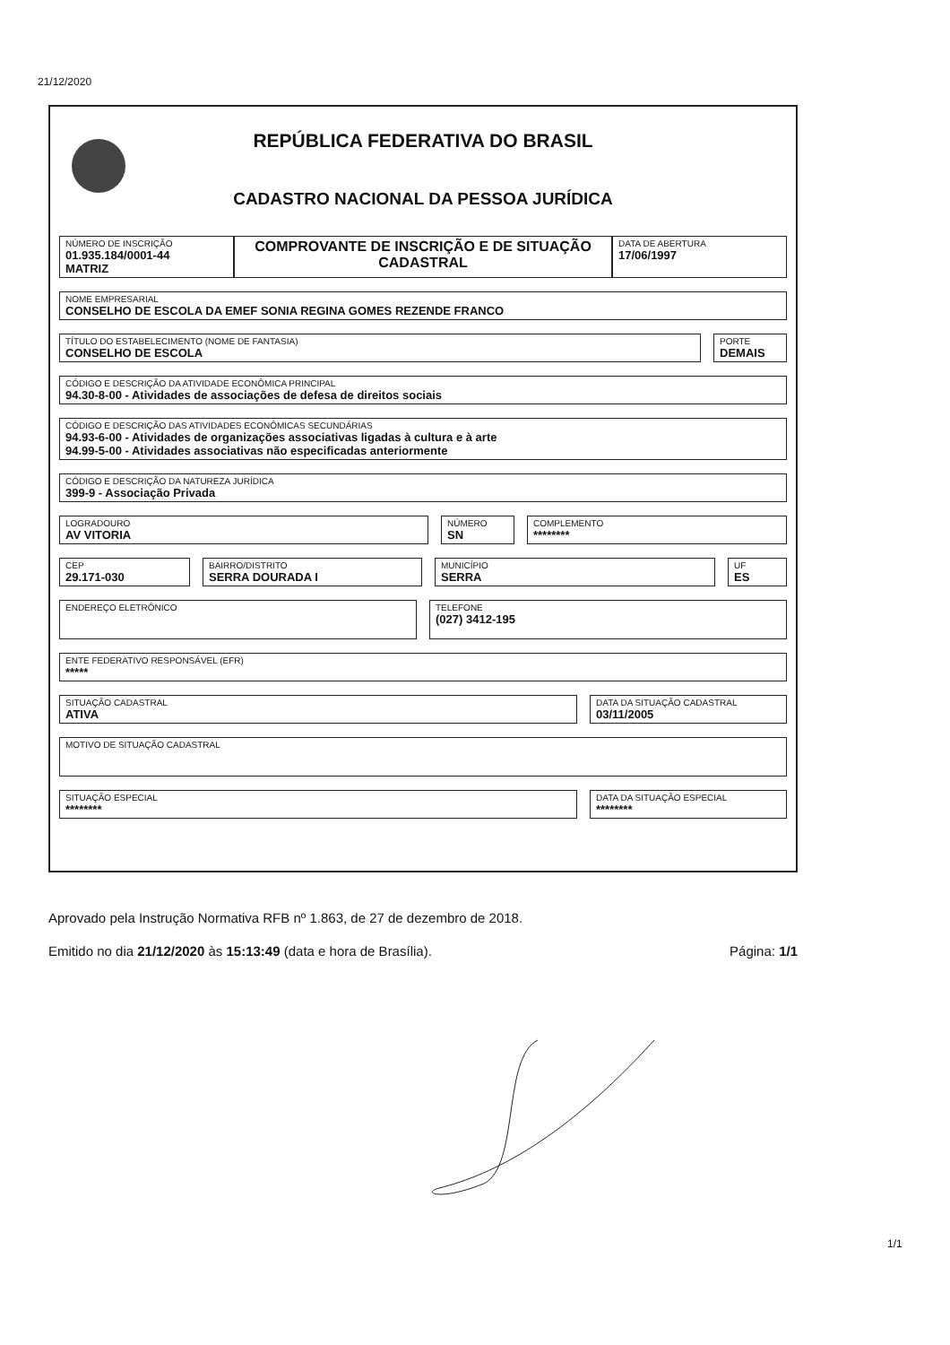21/12/2020
REPÚBLICA FEDERATIVA DO BRASIL
CADASTRO NACIONAL DA PESSOA JURÍDICA
NÚMERO DE INSCRIÇÃO
01.935.184/0001-44
MATRIZ
COMPROVANTE DE INSCRIÇÃO E DE SITUAÇÃO CADASTRAL
DATA DE ABERTURA
17/06/1997
NOME EMPRESARIAL
CONSELHO DE ESCOLA DA EMEF SONIA REGINA GOMES REZENDE FRANCO
TÍTULO DO ESTABELECIMENTO (NOME DE FANTASIA)
CONSELHO DE ESCOLA
PORTE
DEMAIS
CÓDIGO E DESCRIÇÃO DA ATIVIDADE ECONÔMICA PRINCIPAL
94.30-8-00 - Atividades de associações de defesa de direitos sociais
CÓDIGO E DESCRIÇÃO DAS ATIVIDADES ECONÔMICAS SECUNDÁRIAS
94.93-6-00 - Atividades de organizações associativas ligadas à cultura e à arte
94.99-5-00 - Atividades associativas não especificadas anteriormente
CÓDIGO E DESCRIÇÃO DA NATUREZA JURÍDICA
399-9 - Associação Privada
LOGRADOURO
AV VITORIA
NÚMERO
SN
COMPLEMENTO
********
CEP
29.171-030
BAIRRO/DISTRITO
SERRA DOURADA I
MUNICÍPIO
SERRA
UF
ES
ENDEREÇO ELETRÔNICO
TELEFONE
(027) 3412-195
ENTE FEDERATIVO RESPONSÁVEL (EFR)
*****
SITUAÇÃO CADASTRAL
ATIVA
DATA DA SITUAÇÃO CADASTRAL
03/11/2005
MOTIVO DE SITUAÇÃO CADASTRAL
SITUAÇÃO ESPECIAL
********
DATA DA SITUAÇÃO ESPECIAL
********
Aprovado pela Instrução Normativa RFB nº 1.863, de 27 de dezembro de 2018.
Emitido no dia 21/12/2020 às 15:13:49 (data e hora de Brasília). Página: 1/1
1/1